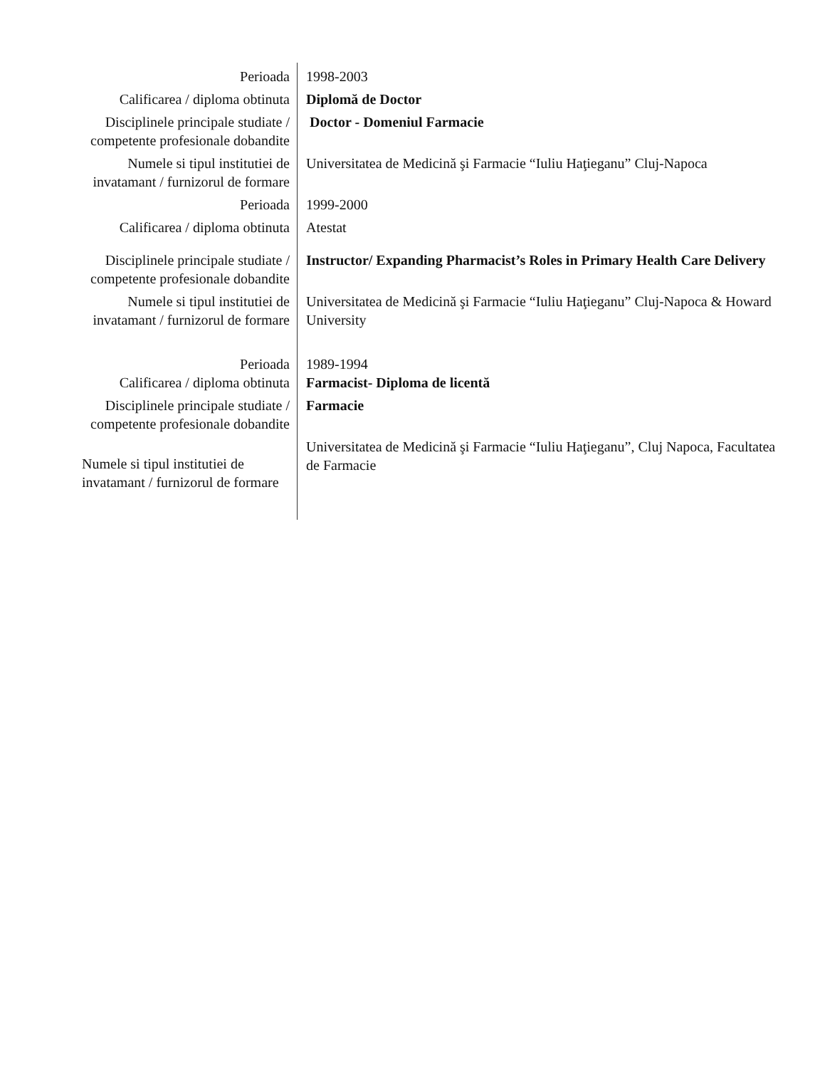| Perioada | 1998-2003 |
| Calificarea / diploma obtinuta | Diplomă de Doctor |
| Disciplinele principale studiate / competente profesionale dobandite | Doctor - Domeniul Farmacie |
| Numele si tipul institutiei de invatamant / furnizorul de formare | Universitatea de Medicină şi Farmacie “Iuliu Haţieganu” Cluj-Napoca |
| Perioada | 1999-2000 |
| Calificarea / diploma obtinuta | Atestat |
| Disciplinele principale studiate / competente profesionale dobandite | Instructor/ Expanding Pharmacist’s Roles in Primary Health Care Delivery |
| Numele si tipul institutiei de invatamant / furnizorul de formare | Universitatea de Medicină şi Farmacie “Iuliu Haţieganu” Cluj-Napoca & Howard University |
| Perioada | 1989-1994 |
| Calificarea / diploma obtinuta | Farmacist- Diploma de licentă |
| Disciplinele principale studiate / competente profesionale dobandite | Farmacie |
| Numele si tipul institutiei de invatamant / furnizorul de formare | Universitatea de Medicină şi Farmacie “Iuliu Haţieganu”, Cluj Napoca, Facultatea de Farmacie |